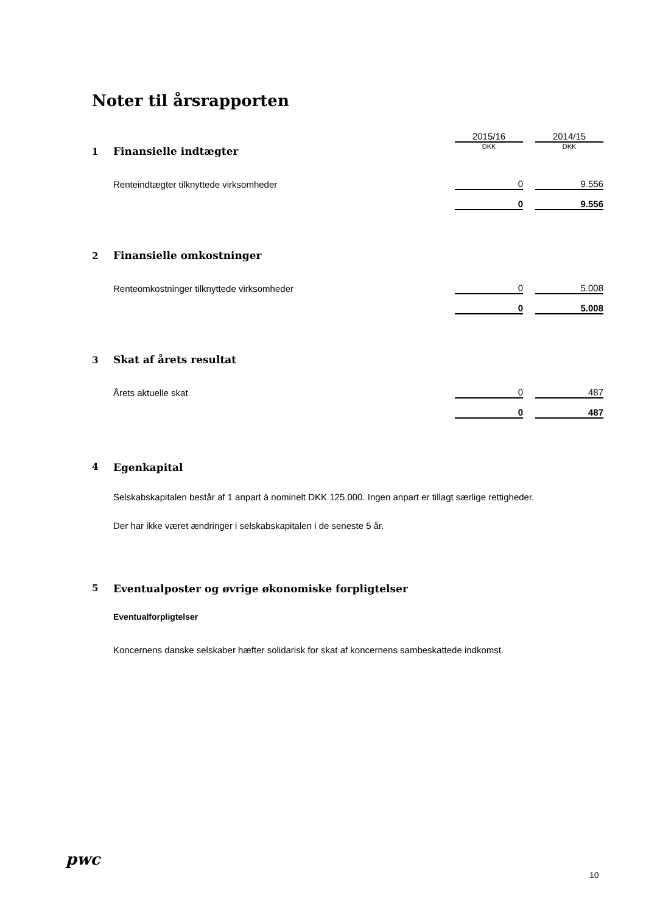Noter til årsrapporten
| | | 2015/16 | | 2014/15 |
| 1 | Finansielle indtægter | DKK | | DKK |
| | Renteindtægter tilknyttede virksomheder | 0 | | 9.556 |
| | | 0 | | 9.556 |
| 2 | Finansielle omkostninger | | | |
| | Renteomkostninger tilknyttede virksomheder | 0 | | 5.008 |
| | | 0 | | 5.008 |
| 3 | Skat af årets resultat | | | |
| | Årets aktuelle skat | 0 | | 487 |
| | | 0 | | 487 |
4 Egenkapital
Selskabskapitalen består af 1 anpart à nominelt DKK 125.000. Ingen anpart er tillagt særlige rettigheder.
Der har ikke været ændringer i selskabskapitalen i de seneste 5 år.
5 Eventualposter og øvrige økonomiske forpligtelser
Eventualforpligtelser
Koncernens danske selskaber hæfter solidarisk for skat af koncernens sambeskattede indkomst.
pwc
10